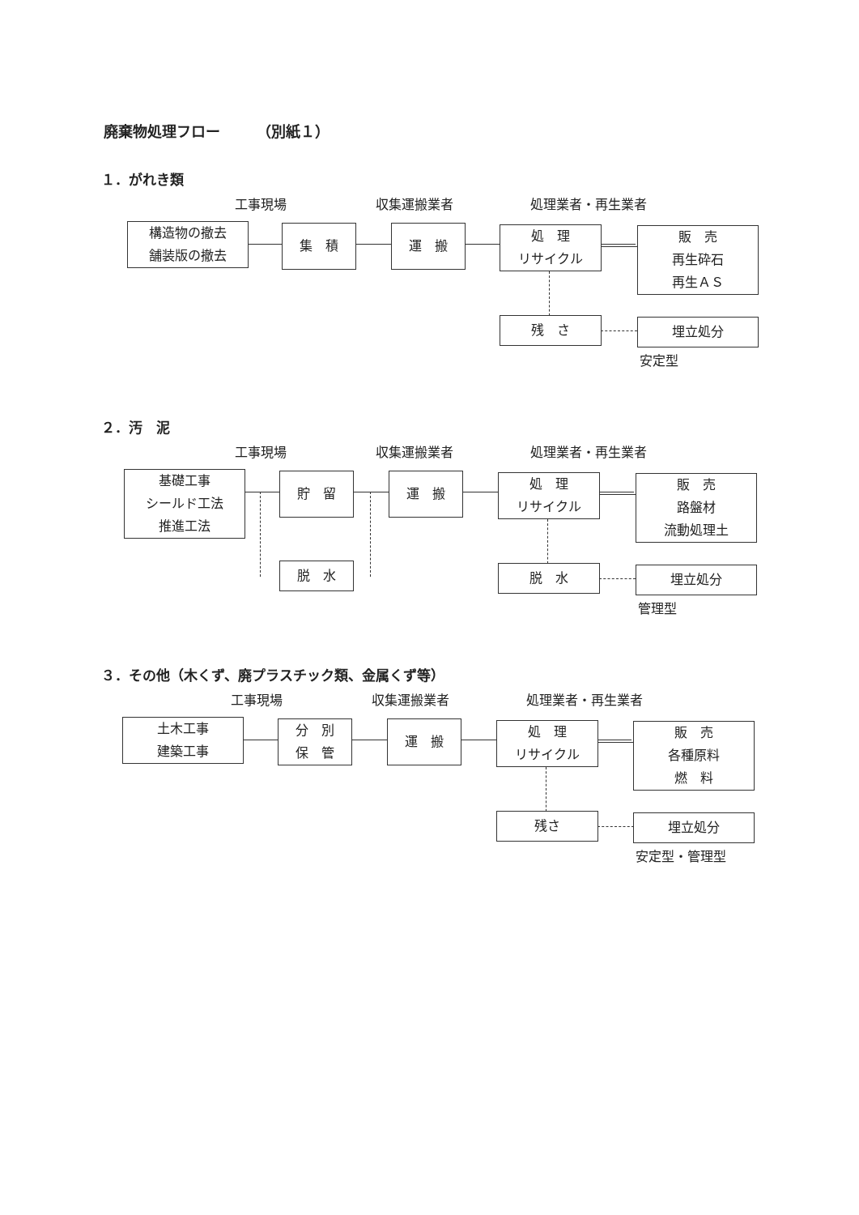廃棄物処理フロー　　　（別紙１）
１．がれき類
工事現場 収集運搬業者 処理業者・再生業者
構造物の撤去
舗装版の撤去
集　積 運　搬
処　理
リサイクル
販　売
再生砕石
再生ＡＳ
残　さ 埋立処分
安定型
２．汚　泥
工事現場 収集運搬業者 処理業者・再生業者
基礎工事
シールド工法
推進工法
貯　留 運　搬
処　理
リサイクル
販　売
路盤材
流動処理土
脱　水 脱　水 埋立処分
管理型
３．その他（木くず、廃プラスチック類、金属くず等）
工事現場 収集運搬業者 処理業者・再生業者
土木工事
建築工事
分　別
保　管
運　搬
処　理
リサイクル
販　売
各種原料
燃　料
残さ 埋立処分
安定型・管理型